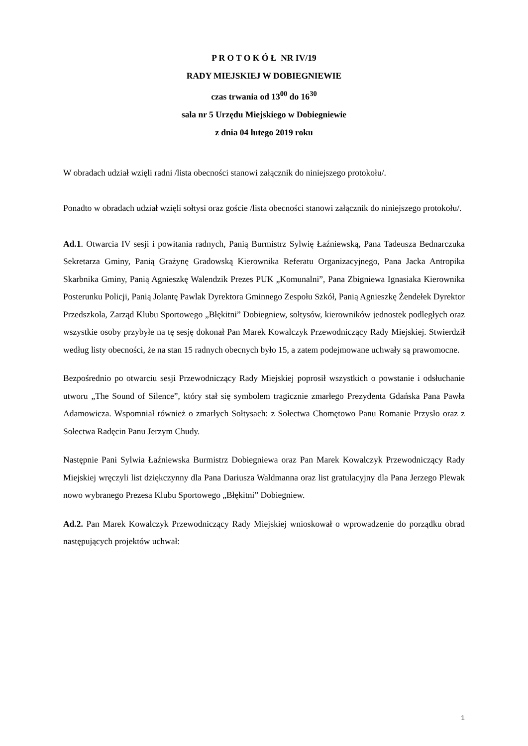P R O T O K Ó Ł NR IV/19
RADY MIEJSKIEJ W DOBIEGNIEWIE
czas trwania od 13<sup>00</sup> do 16<sup>30</sup>
sala nr 5 Urzędu Miejskiego w Dobiegniewie
z dnia 04 lutego 2019 roku
W obradach udział wzięli radni /lista obecności stanowi załącznik do niniejszego protokołu/.
Ponadto w obradach udział wzięli sołtysi oraz goście /lista obecności stanowi załącznik do niniejszego protokołu/.
Ad.1. Otwarcia IV sesji i powitania radnych, Panią Burmistrz Sylwię Łaźniewską, Pana Tadeusza Bednarczuka Sekretarza Gminy, Panią Grażynę Gradowską Kierownika Referatu Organizacyjnego, Pana Jacka Antropika Skarbnika Gminy, Panią Agnieszkę Walendzik Prezes PUK „Komunalni”, Pana Zbigniewa Ignasiaka Kierownika Posterunku Policji, Panią Jolantę Pawlak Dyrektora Gminnego Zespołu Szkół, Panią Agnieszkę Żendełek Dyrektor Przedszkola, Zarząd Klubu Sportowego „Błękitni” Dobiegniew, sołtysów, kierowników jednostek podległych oraz wszystkie osoby przybyłe na tę sesję dokonał Pan Marek Kowalczyk Przewodniczący Rady Miejskiej. Stwierdził według listy obecności, że na stan 15 radnych obecnych było 15, a zatem podejmowane uchwały są prawomocne.
Bezpośrednio po otwarciu sesji Przewodniczący Rady Miejskiej poprosił wszystkich o powstanie i odsłuchanie utworu „The Sound of Silence”, który stał się symbolem tragicznie zmarłego Prezydenta Gdańska Pana Pawła Adamowicza. Wspomniał również o zmarłych Sołtysach: z Sołectwa Chomętowo Panu Romanie Przysło oraz z Sołectwa Radęcin Panu Jerzym Chudy.
Następnie Pani Sylwia Łaźniewska Burmistrz Dobiegniewa oraz Pan Marek Kowalczyk Przewodniczący Rady Miejskiej wręczyli list dziękczynny dla Pana Dariusza Waldmanna oraz list gratulacyjny dla Pana Jerzego Plewak nowo wybranego Prezesa Klubu Sportowego „Błękitni” Dobiegniew.
Ad.2. Pan Marek Kowalczyk Przewodniczący Rady Miejskiej wnioskował o wprowadzenie do porządku obrad następujących projektów uchwał:
1